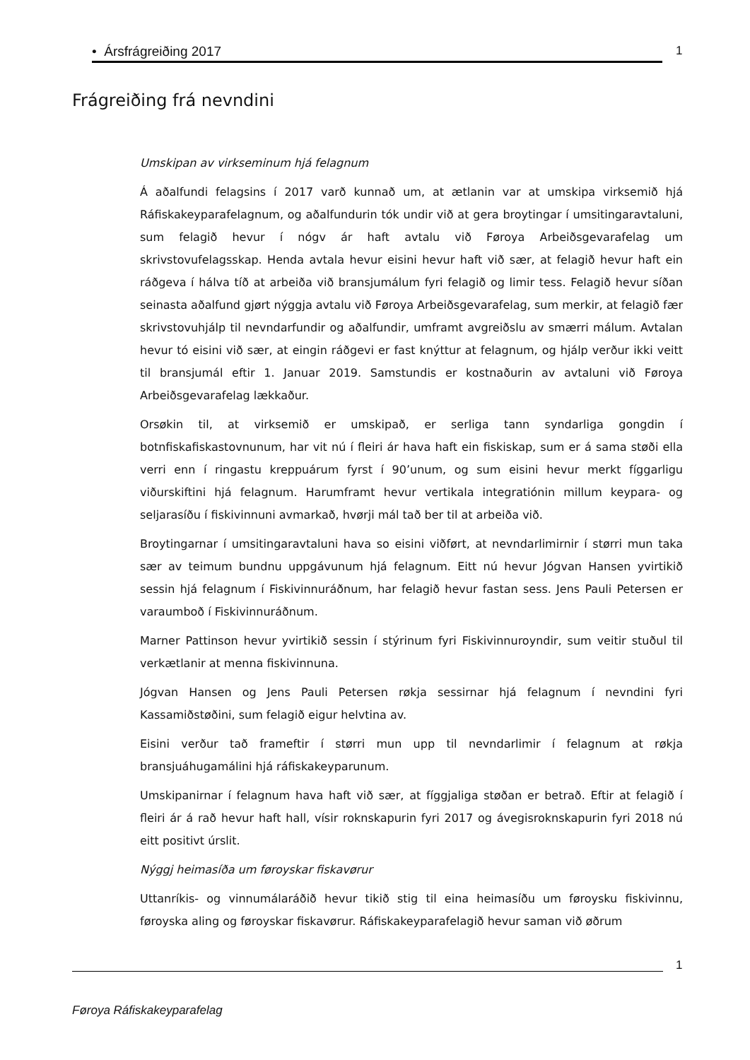• Ársfrágreiðing 2017 1
Frágreiðing frá nevndini
Umskipan av virkseminum hjá felagnum
Á aðalfundi felagsins í 2017 varð kunnað um, at ætlanin var at umskipa virksemið hjá Ráfiskakeyparafelagnum, og aðalfundurin tók undir við at gera broytingar í umsitingaravtaluni, sum felagið hevur í nógv ár haft avtalu við Føroya Arbeiðsgevarafelag um skrivstovufelagsskap. Henda avtala hevur eisini hevur haft við sær, at felagið hevur haft ein ráðgeva í hálva tíð at arbeiða við bransjumálum fyri felagið og limir tess. Felagið hevur síðan seinasta aðalfund gjørt nýggja avtalu við Føroya Arbeiðsgevarafelag, sum merkir, at felagið fær skrivstovuhjálp til nevndarfundir og aðalfundir, umframt avgreiðslu av smærri málum. Avtalan hevur tó eisini við sær, at eingin ráðgevi er fast knýttur at felagnum, og hjálp verður ikki veitt til bransjumál eftir 1. Januar 2019. Samstundis er kostnaðurin av avtaluni við Føroya Arbeiðsgevarafelag lækkaður.
Orsøkin til, at virksemið er umskipað, er serliga tann syndarliga gongdin í botnfiskafiskastovnunum, har vit nú í fleiri ár hava haft ein fiskiskap, sum er á sama støði ella verri enn í ringastu kreppuárum fyrst í 90’unum, og sum eisini hevur merkt fíggarligu viðurskiftini hjá felagnum. Harumframt hevur vertikala integratiónin millum keypara- og seljarasíðu í fiskivinnuni avmarkað, hvørji mál tað ber til at arbeiða við.
Broytingarnar í umsitingaravtaluni hava so eisini viðført, at nevndarlimirnir í størri mun taka sær av teimum bundnu uppgávunum hjá felagnum. Eitt nú hevur Jógvan Hansen yvirtikið sessin hjá felagnum í Fiskivinnuráðnum, har felagið hevur fastan sess. Jens Pauli Petersen er varaumboð í Fiskivinnuráðnum.
Marner Pattinson hevur yvirtikið sessin í stýrinum fyri Fiskivinnuroyndir, sum veitir stuðul til verkætlanir at menna fiskivinnuna.
Jógvan Hansen og Jens Pauli Petersen røkja sessirnar hjá felagnum í nevndini fyri Kassamiðstøðini, sum felagið eigur helvtina av.
Eisini verður tað frameftir í størri mun upp til nevndarlimir í felagnum at røkja bransjuáhugamálini hjá ráfiskakeyparunum.
Umskipanirnar í felagnum hava haft við sær, at fíggjaliga støðan er betrað. Eftir at felagið í fleiri ár á rað hevur haft hall, vísir roknskapurin fyri 2017 og ávegisroknskapurin fyri 2018 nú eitt positivt úrslit.
Nýggj heimasíða um føroyskar fiskavørur
Uttanríkis- og vinnumálaráðið hevur tikið stig til eina heimasíðu um føroysku fiskivinnu, føroyska aling og føroyskar fiskavørur. Ráfiskakeyparafelagið hevur saman við øðrum
1
Føroya Ráfiskakeyparafelag